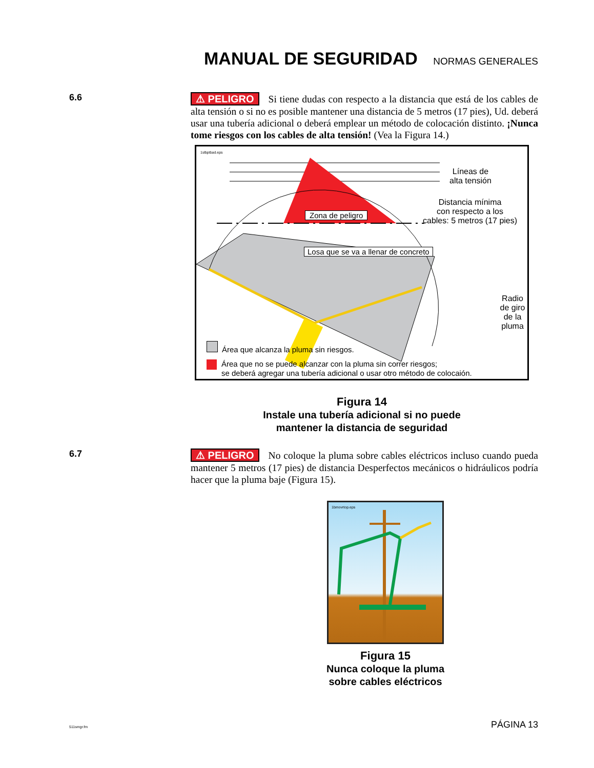MANUAL DE SEGURIDAD
NORMAS GENERALES
6.6
⚠ PELIGRO Si tiene dudas con respecto a la distancia que está de los cables de alta tensión o si no es posible mantener una distancia de 5 metros (17 pies), Ud. deberá usar una tubería adicional o deberá emplear un método de colocación distinto. ¡Nunca tome riesgos con los cables de alta tensión! (Vea la Figura 14.)
1slbptbad.eps
Líneas de
alta tensión
Zona de peligro
Distancia mínima
con respecto a los
cables: 5 metros (17 pies)
Losa que se va a llenar de concreto
Radio de giro
de la pluma
Área que alcanza la pluma sin riesgos.
Área que no se puede alcanzar con la pluma sin correr riesgos;
se deberá agregar una tubería adicional o usar otro método de colocaión.
Figura 14
Instale una tubería adicional si no puede
mantener la distancia de seguridad
6.7
⚠ PELIGRO No coloque la pluma sobre cables eléctricos incluso cuando pueda mantener 5 metros (17 pies) de distancia Desperfectos mecánicos o hidráulicos podría hacer que la pluma baje (Figura 15).
1bmovrtop.eps
Figura 15
Nunca coloque la pluma
sobre cables eléctricos
511smgr.fm PÁGINA 13